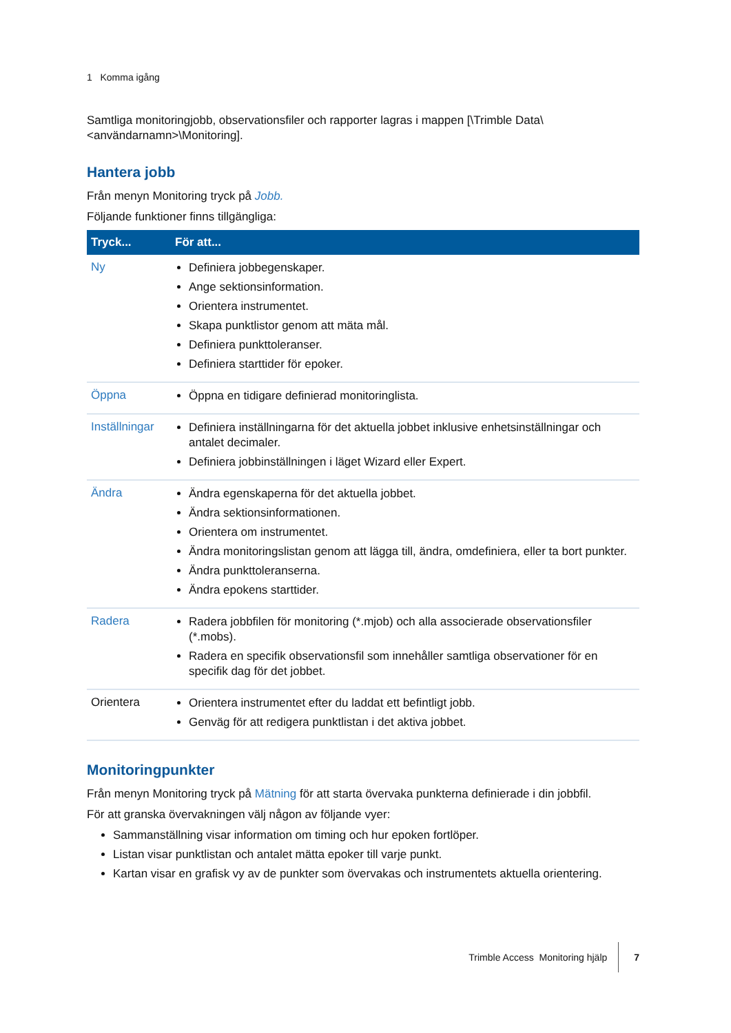1 Komma igång
Samtliga monitoringjobb, observationsfiler och rapporter lagras i mappen [\Trimble Data\<användarnamn>\Monitoring].
Hantera jobb
Från menyn Monitoring tryck på Jobb.
Följande funktioner finns tillgängliga:
| Tryck... | För att... |
| --- | --- |
| Ny | Definiera jobbegenskaper. Ange sektionsinformation. Orientera instrumentet. Skapa punktlistor genom att mäta mål. Definiera punkttoleranser. Definiera starttider för epoker. |
| Öppna | Öppna en tidigare definierad monitoringlista. |
| Inställningar | Definiera inställningarna för det aktuella jobbet inklusive enhetsinställningar och antalet decimaler. Definiera jobbinställningen i läget Wizard eller Expert. |
| Ändra | Ändra egenskaperna för det aktuella jobbet. Ändra sektionsinformationen. Orientera om instrumentet. Ändra monitoringslistan genom att lägga till, ändra, omdefiniera, eller ta bort punkter. Ändra punkttoleranserna. Ändra epokens starttider. |
| Radera | Radera jobbfilen för monitoring (*.mjob) och alla associerade observationsfiler (*.mobs). Radera en specifik observationsfil som innehåller samtliga observationer för en specifik dag för det jobbet. |
| Orientera | Orientera instrumentet efter du laddat ett befintligt jobb. Genväg för att redigera punktlistan i det aktiva jobbet. |
Monitoringpunkter
Från menyn Monitoring tryck på Mätning för att starta övervaka punkterna definierade i din jobbfil.
För att granska övervakningen välj någon av följande vyer:
Sammanställning visar information om timing och hur epoken fortlöper.
Listan visar punktlistan och antalet mätta epoker till varje punkt.
Kartan visar en grafisk vy av de punkter som övervakas och instrumentets aktuella orientering.
Trimble Access Monitoring hjälp 7